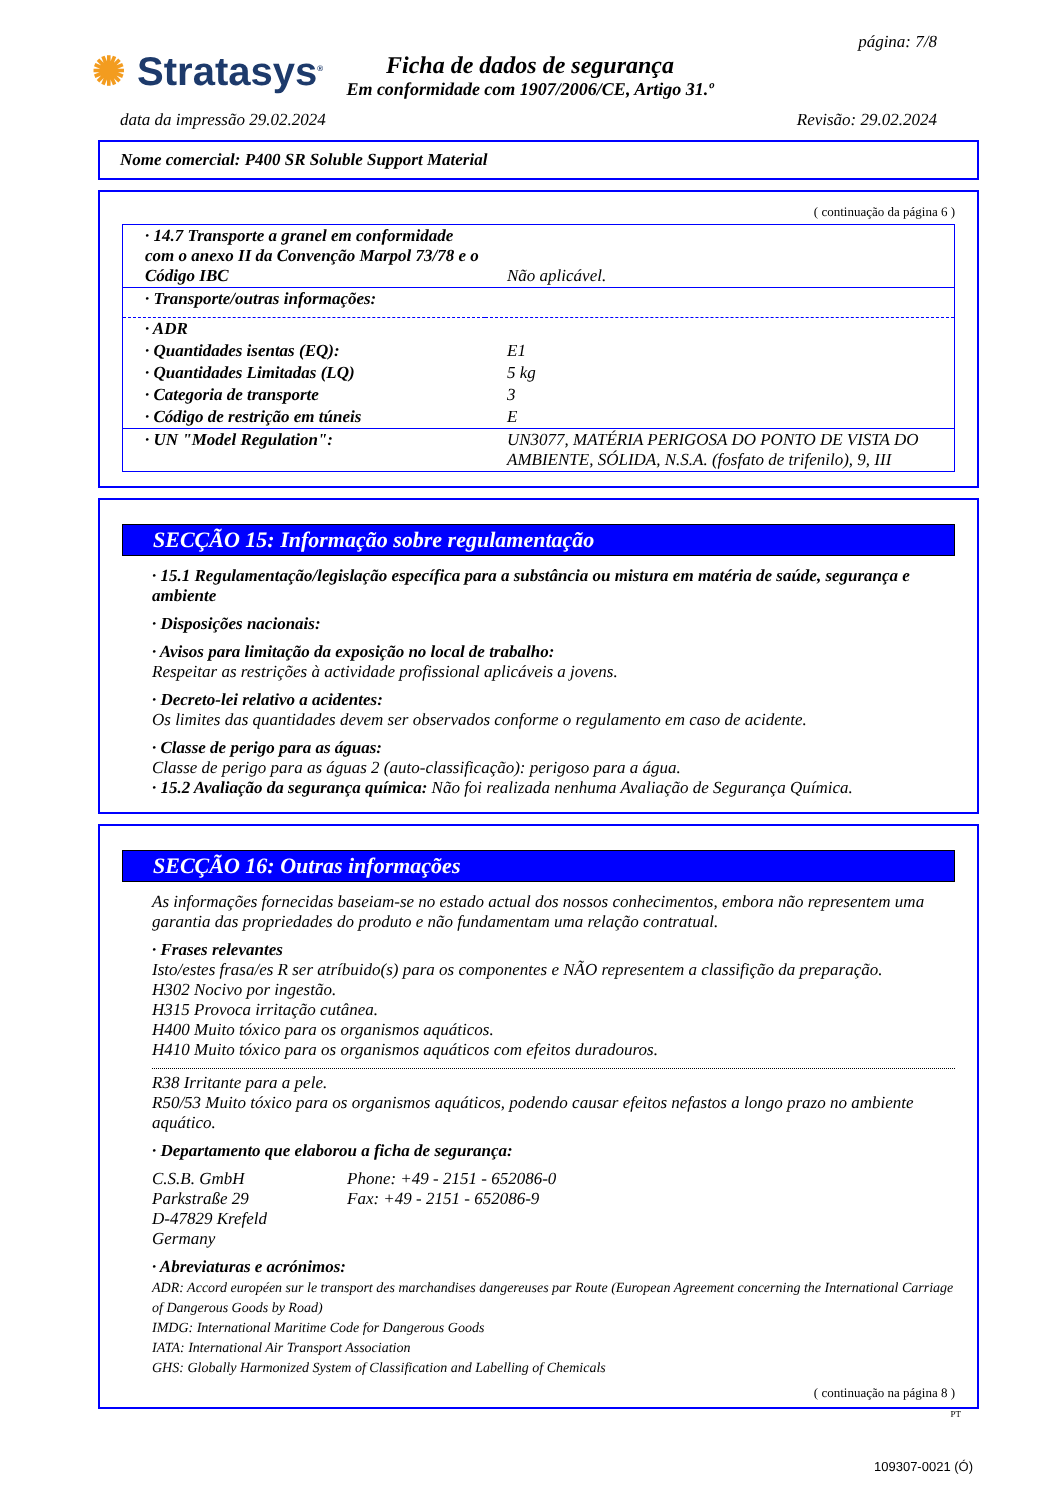✺ Stratasys<sup>®</sup>
Ficha de dados de segurança
Em conformidade com 1907/2006/CE, Artigo 31.º
página: 7/8
data da impressão 29.02.2024 Revisão: 29.02.2024
Nome comercial: P400 SR Soluble Support Material
( continuação da página 6 )
| · 14.7 Transporte a granel em conformidade com o anexo II da Convenção Marpol 73/78 e o Código IBC | Não aplicável. |
| · Transporte/outras informações: | |
| · ADR | |
| · Quantidades isentas (EQ): | E1 |
| · Quantidades Limitadas (LQ) | 5 kg |
| · Categoria de transporte | 3 |
| · Código de restrição em túneis | E |
| · UN "Model Regulation": | UN3077, MATÉRIA PERIGOSA DO PONTO DE VISTA DO AMBIENTE, SÓLIDA, N.S.A. (fosfato de trifenilo), 9, III |
SECÇÃO 15: Informação sobre regulamentação
· 15.1 Regulamentação/legislação específica para a substância ou mistura em matéria de saúde, segurança e ambiente
· Disposições nacionais:
· Avisos para limitação da exposição no local de trabalho:
Respeitar as restrições à actividade profissional aplicáveis a jovens.
· Decreto-lei relativo a acidentes:
Os limites das quantidades devem ser observados conforme o regulamento em caso de acidente.
· Classe de perigo para as águas:
Classe de perigo para as águas 2 (auto-classificação): perigoso para a água.
· 15.2 Avaliação da segurança química: Não foi realizada nenhuma Avaliação de Segurança Química.
SECÇÃO 16: Outras informações
As informações fornecidas baseiam-se no estado actual dos nossos conhecimentos, embora não representem uma garantia das propriedades do produto e não fundamentam uma relação contratual.
· Frases relevantes
Isto/estes frasa/es R ser atríbuido(s) para os componentes e NÃO representem a classifição da preparação.
H302 Nocivo por ingestão.
H315 Provoca irritação cutânea.
H400 Muito tóxico para os organismos aquáticos.
H410 Muito tóxico para os organismos aquáticos com efeitos duradouros.
R38 Irritante para a pele.
R50/53 Muito tóxico para os organismos aquáticos, podendo causar efeitos nefastos a longo prazo no ambiente aquático.
· Departamento que elaborou a ficha de segurança:
C.S.B. GmbH
Parkstraße 29
D-47829 Krefeld
Germany
Phone: +49 - 2151 - 652086-0
Fax: +49 - 2151 - 652086-9
· Abreviaturas e acrónimos:
ADR: Accord européen sur le transport des marchandises dangereuses par Route (European Agreement concerning the International Carriage of Dangerous Goods by Road)
IMDG: International Maritime Code for Dangerous Goods
IATA: International Air Transport Association
GHS: Globally Harmonized System of Classification and Labelling of Chemicals
( continuação na página 8 )
PT
109307-0021 (Ó)